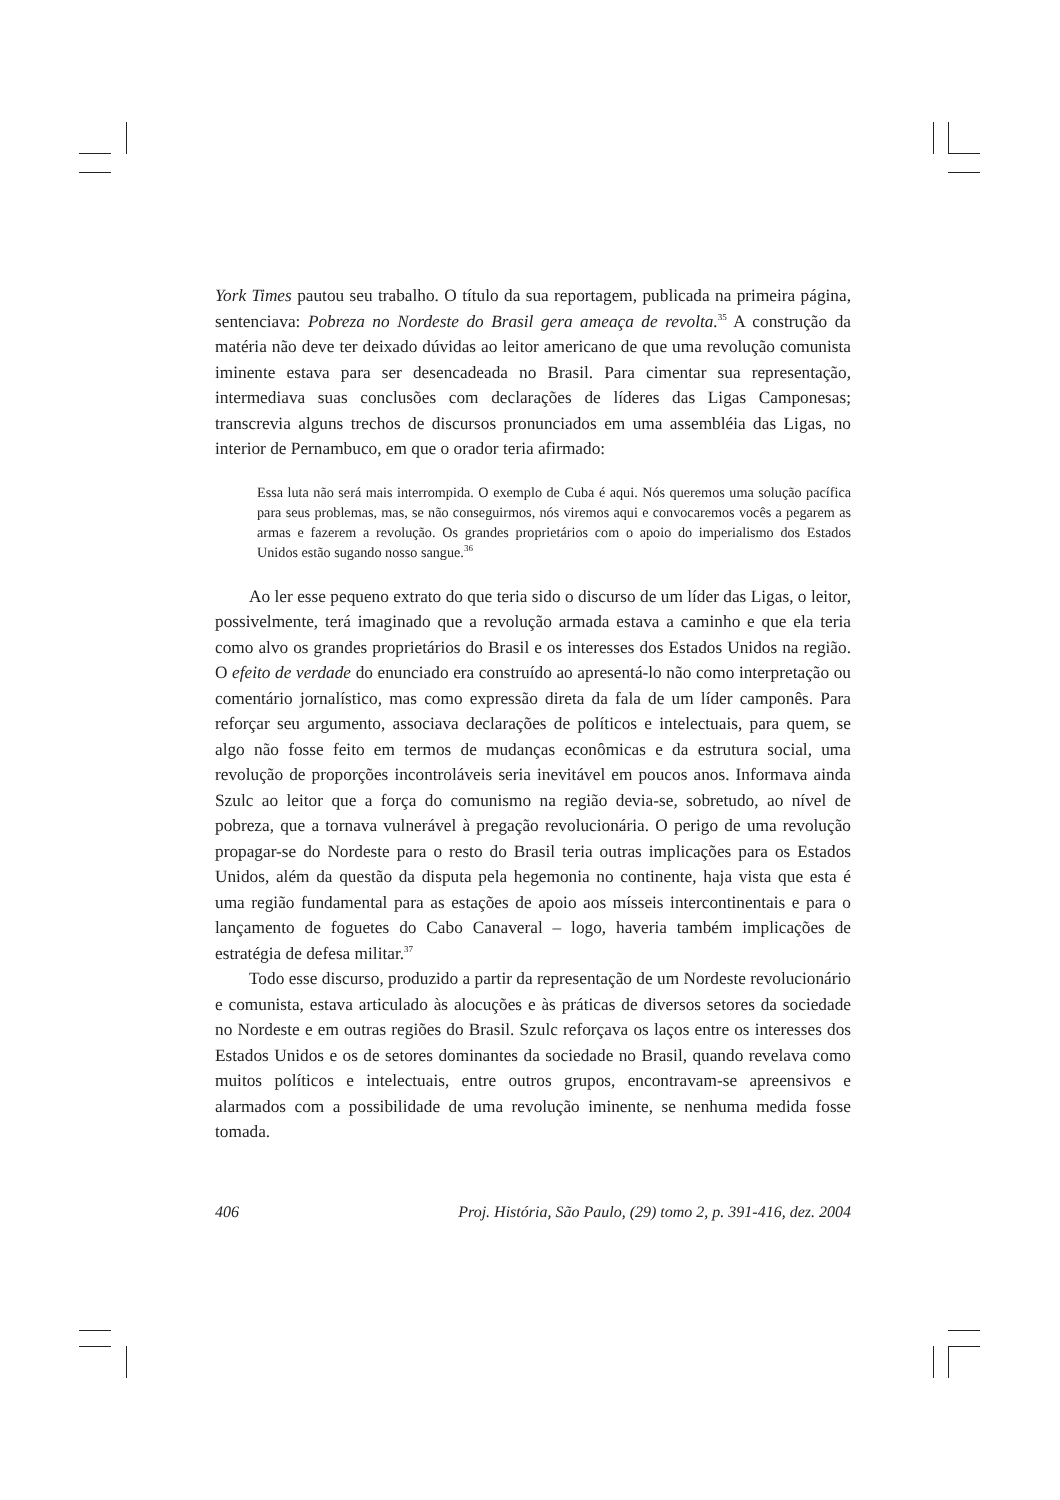York Times pautou seu trabalho. O título da sua reportagem, publicada na primeira página, sentenciava: Pobreza no Nordeste do Brasil gera ameaça de revolta.<sup>35</sup> A construção da matéria não deve ter deixado dúvidas ao leitor americano de que uma revolução comunista iminente estava para ser desencadeada no Brasil. Para cimentar sua representação, intermediava suas conclusões com declarações de líderes das Ligas Camponesas; transcrevia alguns trechos de discursos pronunciados em uma assembléia das Ligas, no interior de Pernambuco, em que o orador teria afirmado:
Essa luta não será mais interrompida. O exemplo de Cuba é aqui. Nós queremos uma solução pacífica para seus problemas, mas, se não conseguirmos, nós viremos aqui e convocaremos vocês a pegarem as armas e fazerem a revolução. Os grandes proprietários com o apoio do imperialismo dos Estados Unidos estão sugando nosso sangue.<sup>36</sup>
Ao ler esse pequeno extrato do que teria sido o discurso de um líder das Ligas, o leitor, possivelmente, terá imaginado que a revolução armada estava a caminho e que ela teria como alvo os grandes proprietários do Brasil e os interesses dos Estados Unidos na região. O efeito de verdade do enunciado era construído ao apresentá-lo não como interpretação ou comentário jornalístico, mas como expressão direta da fala de um líder camponês. Para reforçar seu argumento, associava declarações de políticos e intelectuais, para quem, se algo não fosse feito em termos de mudanças econômicas e da estrutura social, uma revolução de proporções incontroláveis seria inevitável em poucos anos. Informava ainda Szulc ao leitor que a força do comunismo na região devia-se, sobretudo, ao nível de pobreza, que a tornava vulnerável à pregação revolucionária. O perigo de uma revolução propagar-se do Nordeste para o resto do Brasil teria outras implicações para os Estados Unidos, além da questão da disputa pela hegemonia no continente, haja vista que esta é uma região fundamental para as estações de apoio aos mísseis intercontinentais e para o lançamento de foguetes do Cabo Canaveral – logo, haveria também implicações de estratégia de defesa militar.<sup>37</sup>
Todo esse discurso, produzido a partir da representação de um Nordeste revolucionário e comunista, estava articulado às alocuções e às práticas de diversos setores da sociedade no Nordeste e em outras regiões do Brasil. Szulc reforçava os laços entre os interesses dos Estados Unidos e os de setores dominantes da sociedade no Brasil, quando revelava como muitos políticos e intelectuais, entre outros grupos, encontravam-se apreensivos e alarmados com a possibilidade de uma revolução iminente, se nenhuma medida fosse tomada.
406 Proj. História, São Paulo, (29) tomo 2, p. 391-416, dez. 2004